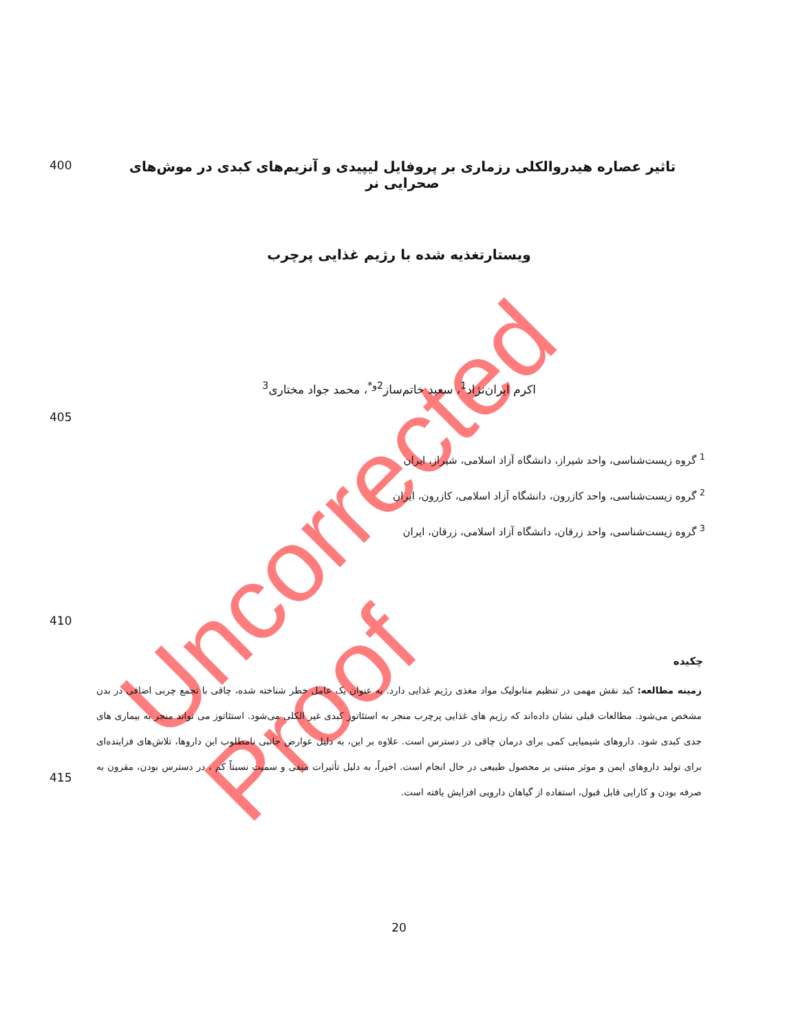Uncorrected Proof
400
تاثیر عصاره هیدروالکلی رزماری بر پروفایل لیپیدی و آنزیم‌های کبدی در موش‌های صحرایی نر
ویستارتغذیه شده با رژیم غذایی پرچرب
اکرم ایران‌نژاد<sup>1</sup>، سعید خاتم‌ساز<sup>2و*</sup>، محمد جواد مختاری<sup>3</sup>
405
<sup>1</sup> گروه زیست‌شناسی، واحد شیراز، دانشگاه آزاد اسلامی، شیراز، ایران
<sup>2</sup> گروه زیست‌شناسی، واحد کازرون، دانشگاه آزاد اسلامی، کازرون، ایران
<sup>3</sup> گروه زیست‌شناسی، واحد زرقان، دانشگاه آزاد اسلامی، زرقان، ایران
410
چکیده
415
زمینه مطالعه: کبد نقش مهمی در تنظیم متابولیک مواد مغذی رژیم غذایی دارد. به عنوان یک عامل خطر شناخته شده، چاقی با تجمع چربی اضافی در بدن مشخص می‌شود. مطالعات قبلی نشان داده‌اند که رژیم های غذایی پرچرب منجر به استئاتوز کبدی غیر الکلی می‌شود. استئاتوز می تواند منجر به بیماری های جدی کبدی شود. داروهای شیمیایی کمی برای درمان چاقی در دسترس است. علاوه بر این، به دلیل عوارض جانبی نامطلوب این داروها، تلاش‌های فزاینده‌ای برای تولید داروهای ایمن و موثر مبتنی بر محصول طبیعی در حال انجام است. اخیراً، به دلیل تأثیرات منفی و سمیت نسبتاً کم ، در دسترس بودن، مقرون به صرفه بودن و کارایی قابل قبول، استفاده از گیاهان دارویی افزایش یافته است.
20